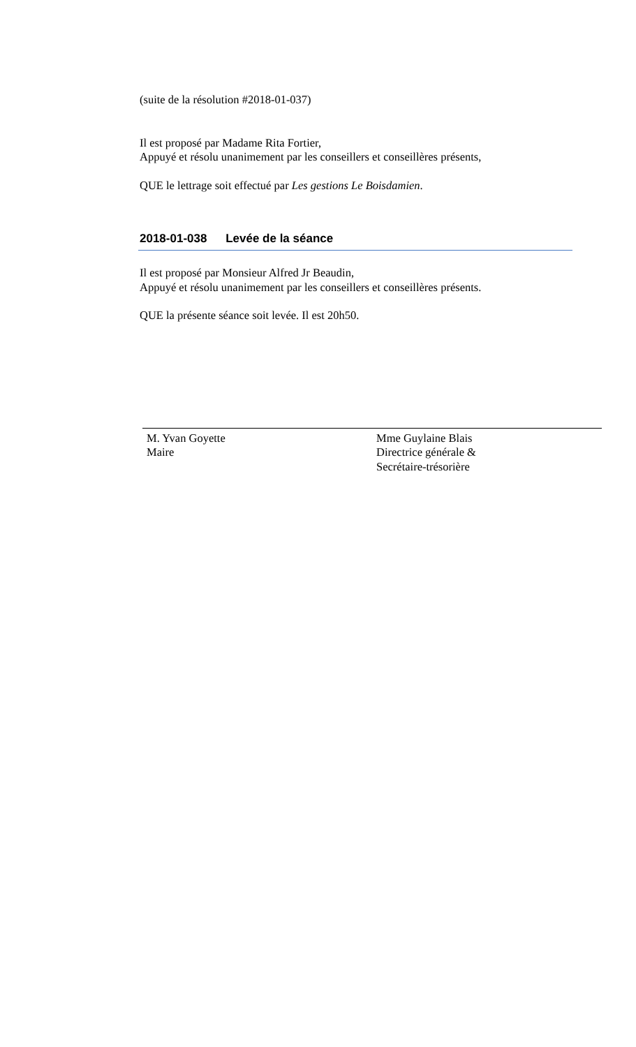(suite de la résolution #2018-01-037)
Il est proposé par Madame Rita Fortier,
Appuyé et résolu unanimement par les conseillers et conseillères présents,
QUE le lettrage soit effectué par Les gestions Le Boisdamien.
2018-01-038 Levée de la séance
Il est proposé par Monsieur Alfred Jr Beaudin,
Appuyé et résolu unanimement par les conseillers et conseillères présents.
QUE la présente séance soit levée. Il est 20h50.
M. Yvan Goyette
Maire
Mme Guylaine Blais
Directrice générale &
Secrétaire-trésorière